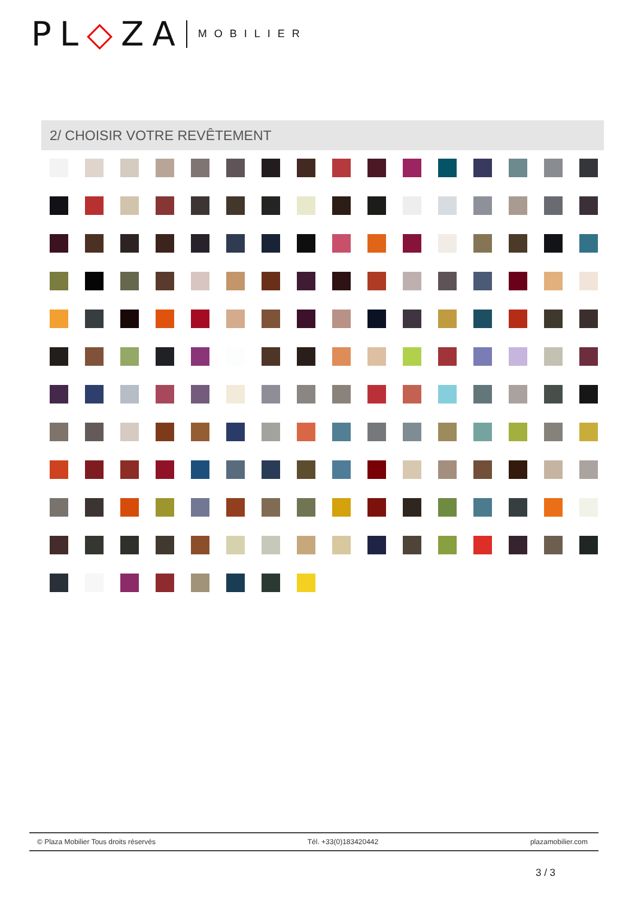PL◇ZA MOBILIER
2/ CHOISIR VOTRE REVÊTEMENT
© Plaza Mobilier Tous droits réservés Tél. +33(0)183420442 plazamobilier.com
3 / 3